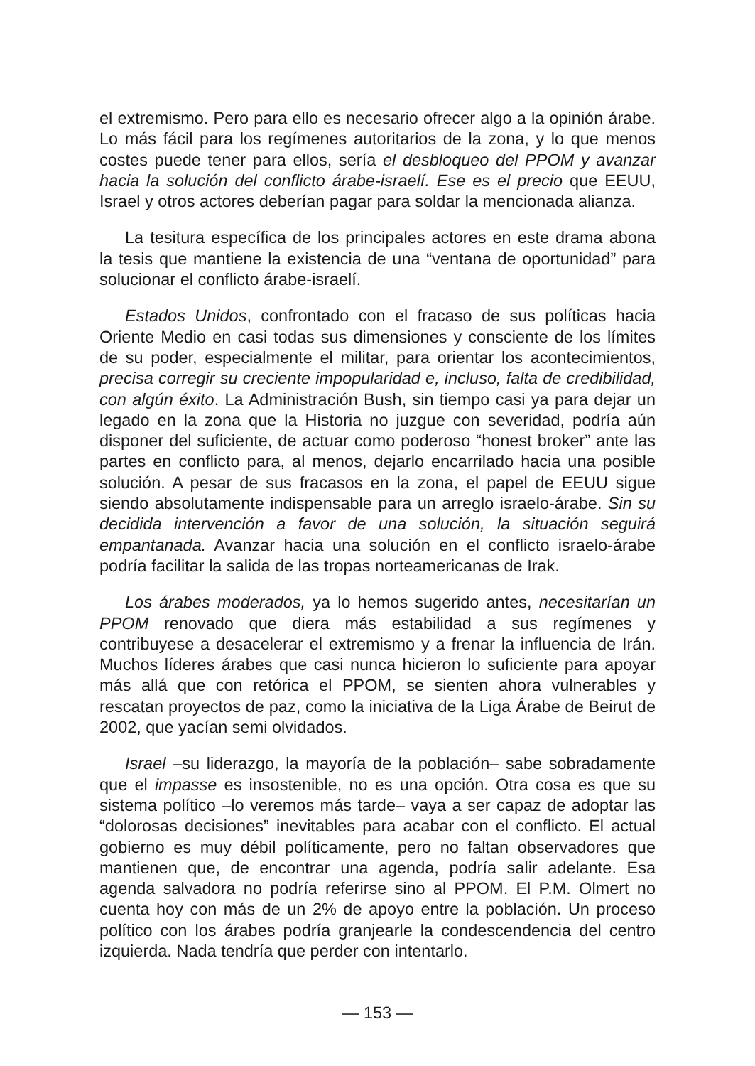el extremismo. Pero para ello es necesario ofrecer algo a la opinión árabe. Lo más fácil para los regímenes autoritarios de la zona, y lo que menos costes puede tener para ellos, sería el desbloqueo del PPOM y avanzar hacia la solución del conflicto árabe-israelí. Ese es el precio que EEUU, Israel y otros actores deberían pagar para soldar la mencionada alianza.
La tesitura específica de los principales actores en este drama abona la tesis que mantiene la existencia de una “ventana de oportunidad” para solucionar el conflicto árabe-israelí.
Estados Unidos, confrontado con el fracaso de sus políticas hacia Oriente Medio en casi todas sus dimensiones y consciente de los límites de su poder, especialmente el militar, para orientar los acontecimientos, precisa corregir su creciente impopularidad e, incluso, falta de credibilidad, con algún éxito. La Administración Bush, sin tiempo casi ya para dejar un legado en la zona que la Historia no juzgue con severidad, podría aún disponer del suficiente, de actuar como poderoso “honest broker” ante las partes en conflicto para, al menos, dejarlo encarrilado hacia una posible solución. A pesar de sus fracasos en la zona, el papel de EEUU sigue siendo absolutamente indispensable para un arreglo israelo-árabe. Sin su decidida intervención a favor de una solución, la situación seguirá empantanada. Avanzar hacia una solución en el conflicto israelo-árabe podría facilitar la salida de las tropas norteamericanas de Irak.
Los árabes moderados, ya lo hemos sugerido antes, necesitarían un PPOM renovado que diera más estabilidad a sus regímenes y contribuyese a desacelerar el extremismo y a frenar la influencia de Irán. Muchos líderes árabes que casi nunca hicieron lo suficiente para apoyar más allá que con retórica el PPOM, se sienten ahora vulnerables y rescatan proyectos de paz, como la iniciativa de la Liga Árabe de Beirut de 2002, que yacían semi olvidados.
Israel –su liderazgo, la mayoría de la población– sabe sobradamente que el impasse es insostenible, no es una opción. Otra cosa es que su sistema político –lo veremos más tarde– vaya a ser capaz de adoptar las “dolorosas decisiones” inevitables para acabar con el conflicto. El actual gobierno es muy débil políticamente, pero no faltan observadores que mantienen que, de encontrar una agenda, podría salir adelante. Esa agenda salvadora no podría referirse sino al PPOM. El P.M. Olmert no cuenta hoy con más de un 2% de apoyo entre la población. Un proceso político con los árabes podría granjearle la condescendencia del centro izquierda. Nada tendría que perder con intentarlo.
— 153 —